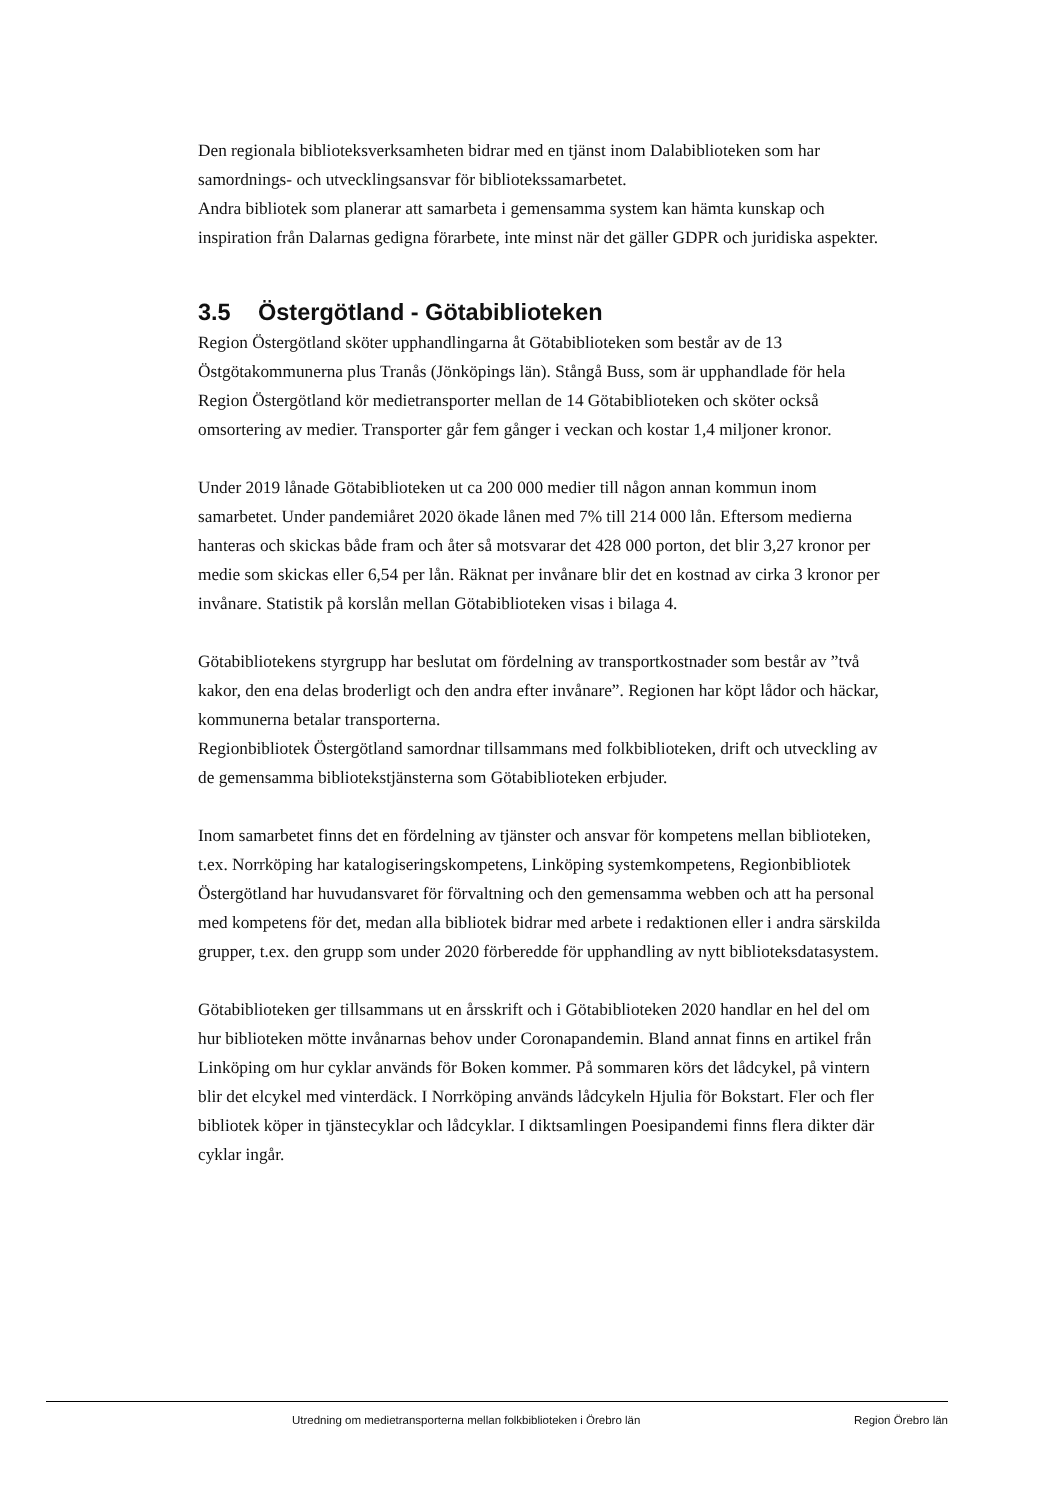Den regionala biblioteksverksamheten bidrar med en tjänst inom Dalabiblioteken som har samordnings- och utvecklingsansvar för bibliotekssamarbetet.
Andra bibliotek som planerar att samarbeta i gemensamma system kan hämta kunskap och inspiration från Dalarnas gedigna förarbete, inte minst när det gäller GDPR och juridiska aspekter.
3.5 Östergötland - Götabiblioteken
Region Östergötland sköter upphandlingarna åt Götabiblioteken som består av de 13 Östgötakommunerna plus Tranås (Jönköpings län). Stångå Buss, som är upphandlade för hela Region Östergötland kör medietransporter mellan de 14 Götabiblioteken och sköter också omsortering av medier. Transporter går fem gånger i veckan och kostar 1,4 miljoner kronor.
Under 2019 lånade Götabiblioteken ut ca 200 000 medier till någon annan kommun inom samarbetet. Under pandemiåret 2020 ökade lånen med 7% till 214 000 lån. Eftersom medierna hanteras och skickas både fram och åter så motsvarar det 428 000 porton, det blir 3,27 kronor per medie som skickas eller 6,54 per lån. Räknat per invånare blir det en kostnad av cirka 3 kronor per invånare. Statistik på korslån mellan Götabiblioteken visas i bilaga 4.
Götabibliotekens styrgrupp har beslutat om fördelning av transportkostnader som består av ”två kakor, den ena delas broderligt och den andra efter invånare”. Regionen har köpt lådor och häckar, kommunerna betalar transporterna.
Regionbibliotek Östergötland samordnar tillsammans med folkbiblioteken, drift och utveckling av de gemensamma bibliotekstjänsterna som Götabiblioteken erbjuder.
Inom samarbetet finns det en fördelning av tjänster och ansvar för kompetens mellan biblioteken, t.ex. Norrköping har katalogiseringskompetens, Linköping systemkompetens, Regionbibliotek Östergötland har huvudansvaret för förvaltning och den gemensamma webben och att ha personal med kompetens för det, medan alla bibliotek bidrar med arbete i redaktionen eller i andra särskilda grupper, t.ex. den grupp som under 2020 förberedde för upphandling av nytt biblioteksdatasystem.
Götabiblioteken ger tillsammans ut en årsskrift och i Götabiblioteken 2020 handlar en hel del om hur biblioteken mötte invånarnas behov under Coronapandemin. Bland annat finns en artikel från Linköping om hur cyklar används för Boken kommer. På sommaren körs det lådcykel, på vintern blir det elcykel med vinterdäck. I Norrköping används lådcykeln Hjulia för Bokstart. Fler och fler bibliotek köper in tjänstecyklar och lådcyklar. I diktsamlingen Poesipandemi finns flera dikter där cyklar ingår.
Utredning om medietransporterna mellan folkbiblioteken i Örebro län Region Örebro län